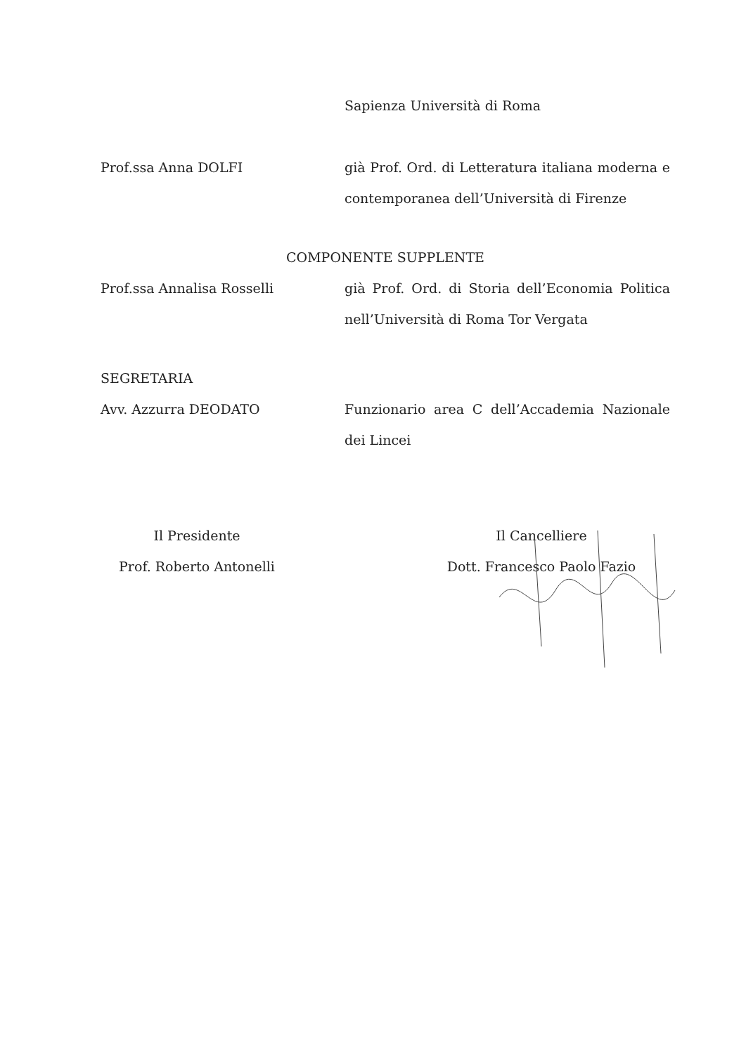Sapienza Università di Roma
Prof.ssa Anna DOLFI già Prof. Ord. di Letteratura italiana moderna e contemporanea dell’Università di Firenze
COMPONENTE SUPPLENTE
Prof.ssa Annalisa Rosselli già Prof. Ord. di Storia dell’Economia Politica nell’Università di Roma Tor Vergata
SEGRETARIA
Avv. Azzurra DEODATO
Funzionario area C dell’Accademia Nazionale dei Lincei
Il Presidente
Prof. Roberto Antonelli
Il Cancelliere
Dott. Francesco Paolo Fazio